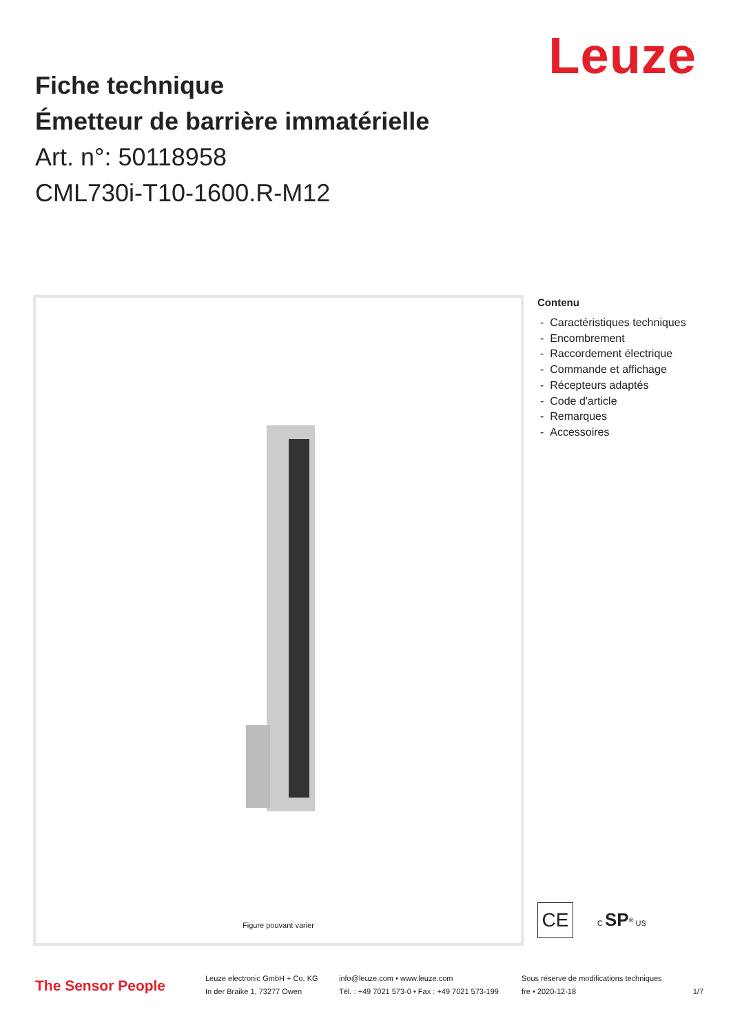Leuze
Fiche technique
Émetteur de barrière immatérielle
Art. n°: 50118958
CML730i-T10-1600.R-M12
Figure pouvant varier
Contenu
- Caractéristiques techniques
- Encombrement
- Raccordement électrique
- Commande et affichage
- Récepteurs adaptés
- Code d'article
- Remarques
- Accessoires
CE
C SP<sup>®</sup> US
The Sensor People
Leuze electronic GmbH + Co. KG
In der Braike 1, 73277 Owen
info@leuze.com • www.leuze.com
Tél. : +49 7021 573-0 • Fax : +49 7021 573-199
Sous réserve de modifications techniques
fre • 2020-12-18
1/7